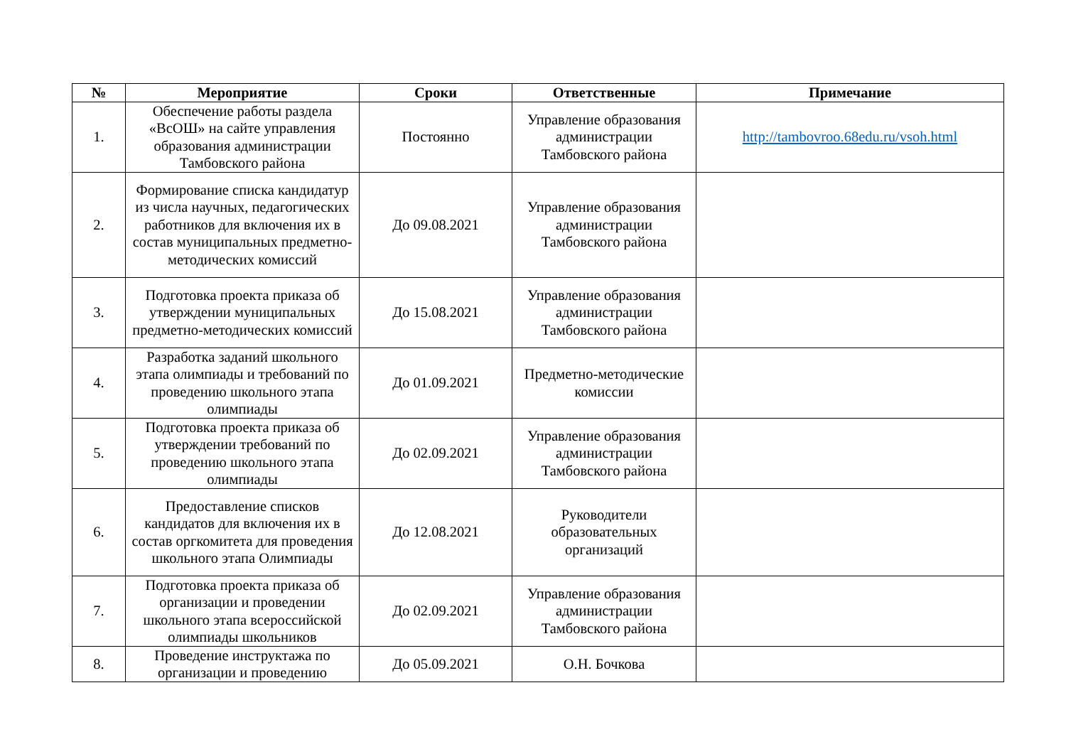| № | Мероприятие | Сроки | Ответственные | Примечание |
| --- | --- | --- | --- | --- |
| 1. | Обеспечение работы раздела «ВсОШ» на сайте управления образования администрации Тамбовского района | Постоянно | Управление образования администрации Тамбовского района | http://tambovroo.68edu.ru/vsoh.html |
| 2. | Формирование списка кандидатур из числа научных, педагогических работников для включения их в состав муниципальных предметно-методических комиссий | До 09.08.2021 | Управление образования администрации Тамбовского района | |
| 3. | Подготовка проекта приказа об утверждении муниципальных предметно-методических комиссий | До 15.08.2021 | Управление образования администрации Тамбовского района | |
| 4. | Разработка заданий школьного этапа олимпиады и требований по проведению школьного этапа олимпиады | До 01.09.2021 | Предметно-методические комиссии | |
| 5. | Подготовка проекта приказа об утверждении требований по проведению школьного этапа олимпиады | До 02.09.2021 | Управление образования администрации Тамбовского района | |
| 6. | Предоставление списков кандидатов для включения их в состав оргкомитета для проведения школьного этапа Олимпиады | До 12.08.2021 | Руководители образовательных организаций | |
| 7. | Подготовка проекта приказа об организации и проведении школьного этапа всероссийской олимпиады школьников | До 02.09.2021 | Управление образования администрации Тамбовского района | |
| 8. | Проведение инструктажа по организации и проведению | До 05.09.2021 | О.Н. Бочкова | |